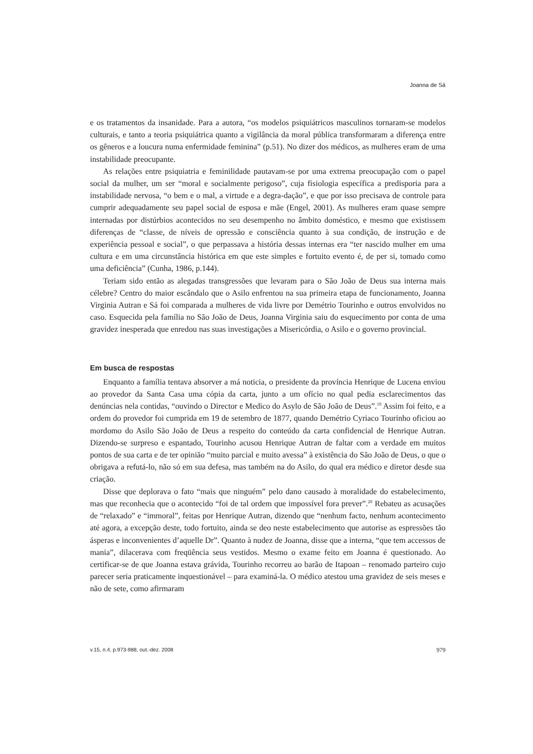Joanna de Sá
e os tratamentos da insanidade. Para a autora, “os modelos psiquiátricos masculinos tornaram-se modelos culturais, e tanto a teoria psiquiátrica quanto a vigilância da moral pública transformaram a diferença entre os gêneros e a loucura numa enfermidade feminina” (p.51). No dizer dos médicos, as mulheres eram de uma instabilidade preocupante.
As relações entre psiquiatria e feminilidade pautavam-se por uma extrema preocupação com o papel social da mulher, um ser “moral e socialmente perigoso”, cuja fisiologia específica a predisporia para a instabilidade nervosa, “o bem e o mal, a virtude e a degra-dação”, e que por isso precisava de controle para cumprir adequadamente seu papel social de esposa e mãe (Engel, 2001). As mulheres eram quase sempre internadas por distúrbios acontecidos no seu desempenho no âmbito doméstico, e mesmo que existissem diferenças de “classe, de níveis de opressão e consciência quanto à sua condição, de instrução e de experiência pessoal e social”, o que perpassava a história dessas internas era “ter nascido mulher em uma cultura e em uma circunstância histórica em que este simples e fortuito evento é, de per si, tomado como uma deficiência” (Cunha, 1986, p.144).
Teriam sido então as alegadas transgressões que levaram para o São João de Deus sua interna mais célebre? Centro do maior escândalo que o Asilo enfrentou na sua primeira etapa de funcionamento, Joanna Virginia Autran e Sá foi comparada a mulheres de vida livre por Demétrio Tourinho e outros envolvidos no caso. Esquecida pela família no São João de Deus, Joanna Virginia saiu do esquecimento por conta de uma gravidez inesperada que enredou nas suas investigações a Misericórdia, o Asilo e o governo provincial.
Em busca de respostas
Enquanto a família tentava absorver a má noticia, o presidente da província Henrique de Lucena enviou ao provedor da Santa Casa uma cópia da carta, junto a um ofício no qual pedia esclarecimentos das denúncias nela contidas, “ouvindo o Director e Medico do Asylo de São João de Deus”.<sup>19</sup> Assim foi feito, e a ordem do provedor foi cumprida em 19 de setembro de 1877, quando Demétrio Cyriaco Tourinho oficiou ao mordomo do Asilo São João de Deus a respeito do conteúdo da carta confidencial de Henrique Autran. Dizendo-se surpreso e espantado, Tourinho acusou Henrique Autran de faltar com a verdade em muitos pontos de sua carta e de ter opinião “muito parcial e muito avessa” à existência do São João de Deus, o que o obrigava a refutá-lo, não só em sua defesa, mas também na do Asilo, do qual era médico e diretor desde sua criação.
Disse que deplorava o fato “mais que ninguém” pelo dano causado à moralidade do estabelecimento, mas que reconhecia que o acontecido “foi de tal ordem que impossível fora prever”.<sup>20</sup> Rebateu as acusações de “relaxado” e “immoral”, feitas por Henrique Autran, dizendo que “nenhum facto, nenhum acontecimento até agora, a excepção deste, todo fortuito, ainda se deo neste estabelecimento que autorise as espressões tão ásperas e inconvenientes d’aquelle Dr”. Quanto à nudez de Joanna, disse que a interna, “que tem accessos de mania”, dilacerava com freqüência seus vestidos. Mesmo o exame feito em Joanna é questionado. Ao certificar-se de que Joanna estava grávida, Tourinho recorreu ao barão de Itapoan – renomado parteiro cujo parecer seria praticamente inquestionável – para examiná-la. O médico atestou uma gravidez de seis meses e não de sete, como afirmaram
v.15, n.4, p.973-988, out.-dez. 2008 979